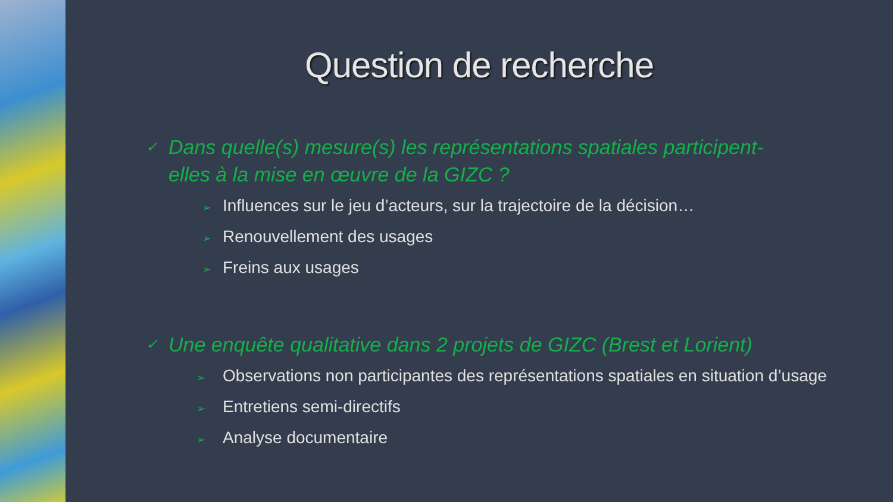Question de recherche
✓ Dans quelle(s) mesure(s) les représentations spatiales participent-elles à la mise en œuvre de la GIZC ?
➢ Influences sur le jeu d’acteurs, sur la trajectoire de la décision…
➢ Renouvellement des usages
➢ Freins aux usages
✓ Une enquête qualitative dans 2 projets de GIZC (Brest et Lorient)
➢ Observations non participantes des représentations spatiales en situation d’usage
➢ Entretiens semi-directifs
➢ Analyse documentaire